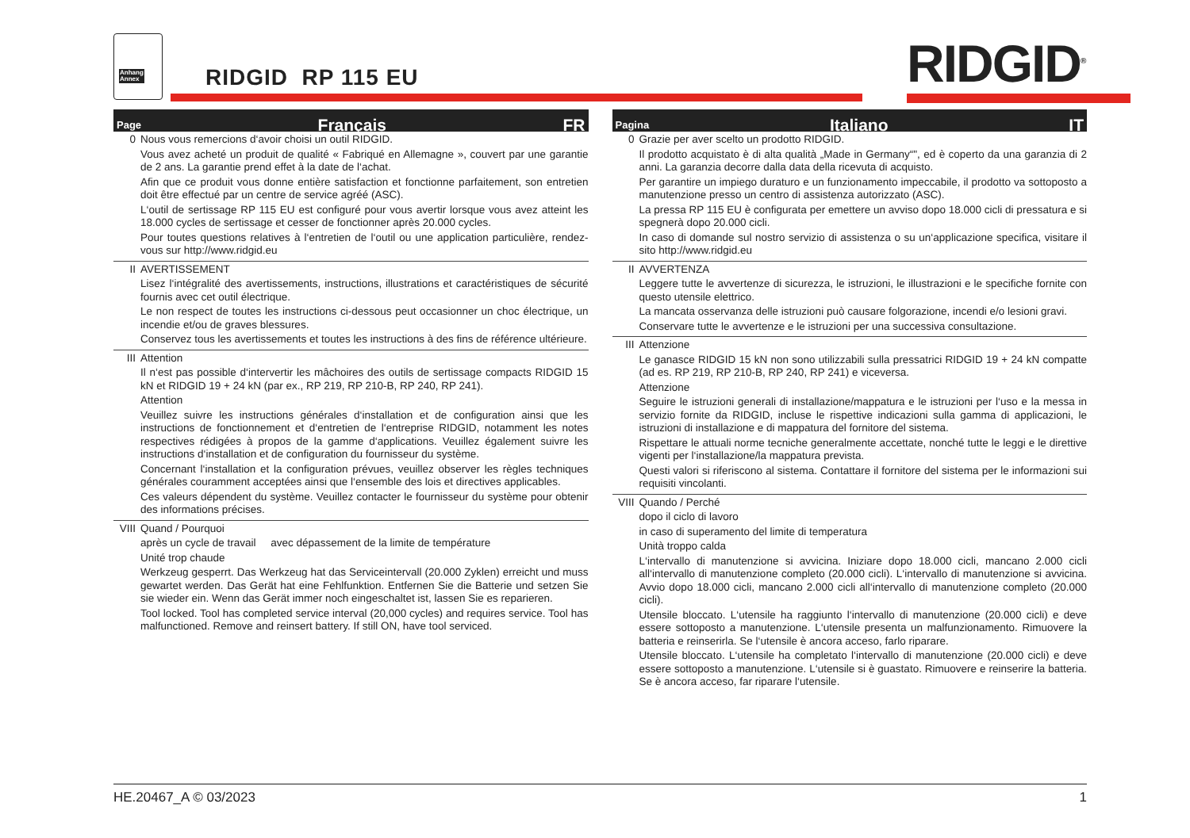Anhang
Annex
RIDGID RP 115 EU RIDGID<sup>®</sup>
Page Français FR
0 Nous vous remercions d‘avoir choisi un outil RIDGID.
Vous avez acheté un produit de qualité « Fabriqué en Allemagne », couvert par une garantie de 2 ans. La garantie prend effet à la date de l‘achat.
Afin que ce produit vous donne entière satisfaction et fonctionne parfaitement, son entretien doit être effectué par un centre de service agréé (ASC).
L‘outil de sertissage RP 115 EU est configuré pour vous avertir lorsque vous avez atteint les 18.000 cycles de sertissage et cesser de fonctionner après 20.000 cycles.
Pour toutes questions relatives à l‘entretien de l‘outil ou une application particulière, rendez-vous sur http://www.ridgid.eu
II AVERTISSEMENT
Lisez l‘intégralité des avertissements, instructions, illustrations et caractéristiques de sécurité fournis avec cet outil électrique.
Le non respect de toutes les instructions ci-dessous peut occasionner un choc électrique, un incendie et/ou de graves blessures.
Conservez tous les avertissements et toutes les instructions à des fins de référence ultérieure.
III Attention
Il n‘est pas possible d‘intervertir les mâchoires des outils de sertissage compacts RIDGID 15 kN et RIDGID 19 + 24 kN (par ex., RP 219, RP 210-B, RP 240, RP 241).
Attention
Veuillez suivre les instructions générales d‘installation et de configuration ainsi que les instructions de fonctionnement et d‘entretien de l‘entreprise RIDGID, notamment les notes respectives rédigées à propos de la gamme d‘applications. Veuillez également suivre les instructions d‘installation et de configuration du fournisseur du système.
Concernant l‘installation et la configuration prévues, veuillez observer les règles techniques générales couramment acceptées ainsi que l‘ensemble des lois et directives applicables.
Ces valeurs dépendent du système. Veuillez contacter le fournisseur du système pour obtenir des informations précises.
VIII
Quand / Pourquoi
après un cycle de travail avec dépassement de la limite de température
Unité trop chaude
Werkzeug gesperrt. Das Werkzeug hat das Serviceintervall (20.000 Zyklen) erreicht und muss gewartet werden. Das Gerät hat eine Fehlfunktion. Entfernen Sie die Batterie und setzen Sie sie wieder ein. Wenn das Gerät immer noch eingeschaltet ist, lassen Sie es reparieren.
Tool locked. Tool has completed service interval (20,000 cycles) and requires service. Tool has malfunctioned. Remove and reinsert battery. If still ON, have tool serviced.
Pagina Italiano IT
0 Grazie per aver scelto un prodotto RIDGID.
Il prodotto acquistato è di alta qualità „Made in Germany“", ed è coperto da una garanzia di 2 anni. La garanzia decorre dalla data della ricevuta di acquisto.
Per garantire un impiego duraturo e un funzionamento impeccabile, il prodotto va sottoposto a manutenzione presso un centro di assistenza autorizzato (ASC).
La pressa RP 115 EU è configurata per emettere un avviso dopo 18.000 cicli di pressatura e si spegnerà dopo 20.000 cicli.
In caso di domande sul nostro servizio di assistenza o su un‘applicazione specifica, visitare il sito http://www.ridgid.eu
II AVVERTENZA
Leggere tutte le avvertenze di sicurezza, le istruzioni, le illustrazioni e le specifiche fornite con questo utensile elettrico.
La mancata osservanza delle istruzioni può causare folgorazione, incendi e/o lesioni gravi.
Conservare tutte le avvertenze e le istruzioni per una successiva consultazione.
III Attenzione
Le ganasce RIDGID 15 kN non sono utilizzabili sulla pressatrici RIDGID 19 + 24 kN compatte (ad es. RP 219, RP 210-B, RP 240, RP 241) e viceversa.
Attenzione
Seguire le istruzioni generali di installazione/mappatura e le istruzioni per l‘uso e la messa in servizio fornite da RIDGID, incluse le rispettive indicazioni sulla gamma di applicazioni, le istruzioni di installazione e di mappatura del fornitore del sistema.
Rispettare le attuali norme tecniche generalmente accettate, nonché tutte le leggi e le direttive vigenti per l‘installazione/la mappatura prevista.
Questi valori si riferiscono al sistema. Contattare il fornitore del sistema per le informazioni sui requisiti vincolanti.
VIII
Quando / Perché
dopo il ciclo di lavoro
in caso di superamento del limite di temperatura
Unità troppo calda
L‘intervallo di manutenzione si avvicina. Iniziare dopo 18.000 cicli, mancano 2.000 cicli all‘intervallo di manutenzione completo (20.000 cicli). L‘intervallo di manutenzione si avvicina. Avvio dopo 18.000 cicli, mancano 2.000 cicli all‘intervallo di manutenzione completo (20.000 cicli).
Utensile bloccato. L‘utensile ha raggiunto l‘intervallo di manutenzione (20.000 cicli) e deve essere sottoposto a manutenzione. L‘utensile presenta un malfunzionamento. Rimuovere la batteria e reinserirla. Se l‘utensile è ancora acceso, farlo riparare.
Utensile bloccato. L‘utensile ha completato l‘intervallo di manutenzione (20.000 cicli) e deve essere sottoposto a manutenzione. L‘utensile si è guastato. Rimuovere e reinserire la batteria. Se è ancora acceso, far riparare l‘utensile.
HE.20467_A © 03/2023 1